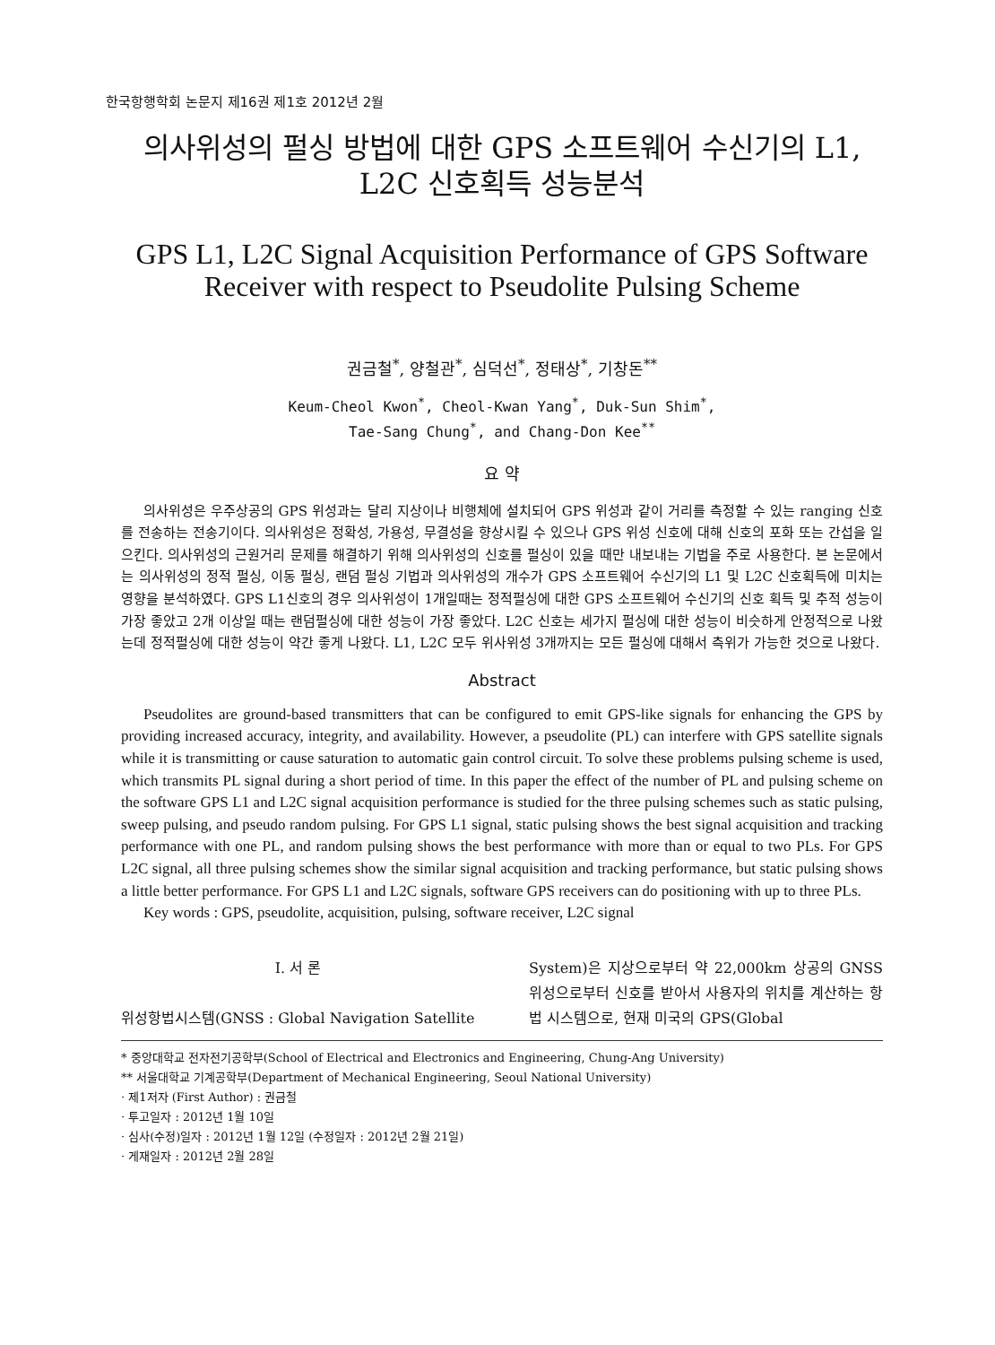한국항행학회 논문지 제16권 제1호 2012년 2월
의사위성의 펄싱 방법에 대한 GPS 소프트웨어 수신기의 L1, L2C 신호획득 성능분석
GPS L1, L2C Signal Acquisition Performance of GPS Software Receiver with respect to Pseudolite Pulsing Scheme
권금철<sup>*</sup>, 양철관<sup>*</sup>, 심덕선<sup>*</sup>, 정태상<sup>*</sup>, 기창돈<sup>**</sup>
Keum-Cheol Kwon<sup>*</sup>, Cheol-Kwan Yang<sup>*</sup>, Duk-Sun Shim<sup>*</sup>,
Tae-Sang Chung<sup>*</sup>, and Chang-Don Kee<sup>**</sup>
요 약
의사위성은 우주상공의 GPS 위성과는 달리 지상이나 비행체에 설치되어 GPS 위성과 같이 거리를 측정할 수 있는 ranging 신호를 전송하는 전송기이다. 의사위성은 정확성, 가용성, 무결성을 향상시킬 수 있으나 GPS 위성 신호에 대해 신호의 포화 또는 간섭을 일으킨다. 의사위성의 근원거리 문제를 해결하기 위해 의사위성의 신호를 펄싱이 있을 때만 내보내는 기법을 주로 사용한다. 본 논문에서는 의사위성의 정적 펄싱, 이동 펄싱, 랜덤 펄싱 기법과 의사위성의 개수가 GPS 소프트웨어 수신기의 L1 및 L2C 신호획득에 미치는 영향을 분석하였다. GPS L1신호의 경우 의사위성이 1개일때는 정적펄싱에 대한 GPS 소프트웨어 수신기의 신호 획득 및 추적 성능이 가장 좋았고 2개 이상일 때는 랜덤펄싱에 대한 성능이 가장 좋았다. L2C 신호는 세가지 펄싱에 대한 성능이 비슷하게 안정적으로 나왔는데 정적펄싱에 대한 성능이 약간 좋게 나왔다. L1, L2C 모두 위사위성 3개까지는 모든 펄싱에 대해서 측위가 가능한 것으로 나왔다.
Abstract
Pseudolites are ground-based transmitters that can be configured to emit GPS-like signals for enhancing the GPS by providing increased accuracy, integrity, and availability. However, a pseudolite (PL) can interfere with GPS satellite signals while it is transmitting or cause saturation to automatic gain control circuit. To solve these problems pulsing scheme is used, which transmits PL signal during a short period of time. In this paper the effect of the number of PL and pulsing scheme on the software GPS L1 and L2C signal acquisition performance is studied for the three pulsing schemes such as static pulsing, sweep pulsing, and pseudo random pulsing. For GPS L1 signal, static pulsing shows the best signal acquisition and tracking performance with one PL, and random pulsing shows the best performance with more than or equal to two PLs. For GPS L2C signal, all three pulsing schemes show the similar signal acquisition and tracking performance, but static pulsing shows a little better performance. For GPS L1 and L2C signals, software GPS receivers can do positioning with up to three PLs.
Key words : GPS, pseudolite, acquisition, pulsing, software receiver, L2C signal
Ⅰ. 서 론
위성항법시스템(GNSS : Global Navigation Satellite
System)은 지상으로부터 약 22,000km 상공의 GNSS 위성으로부터 신호를 받아서 사용자의 위치를 계산하는 항법 시스템으로, 현재 미국의 GPS(Global
* 중앙대학교 전자전기공학부(School of Electrical and Electronics and Engineering, Chung-Ang University)
** 서울대학교 기계공학부(Department of Mechanical Engineering, Seoul National University)
· 제1저자 (First Author) : 권금철
· 투고일자 : 2012년 1월 10일
· 심사(수정)일자 : 2012년 1월 12일 (수정일자 : 2012년 2월 21일)
· 게재일자 : 2012년 2월 28일